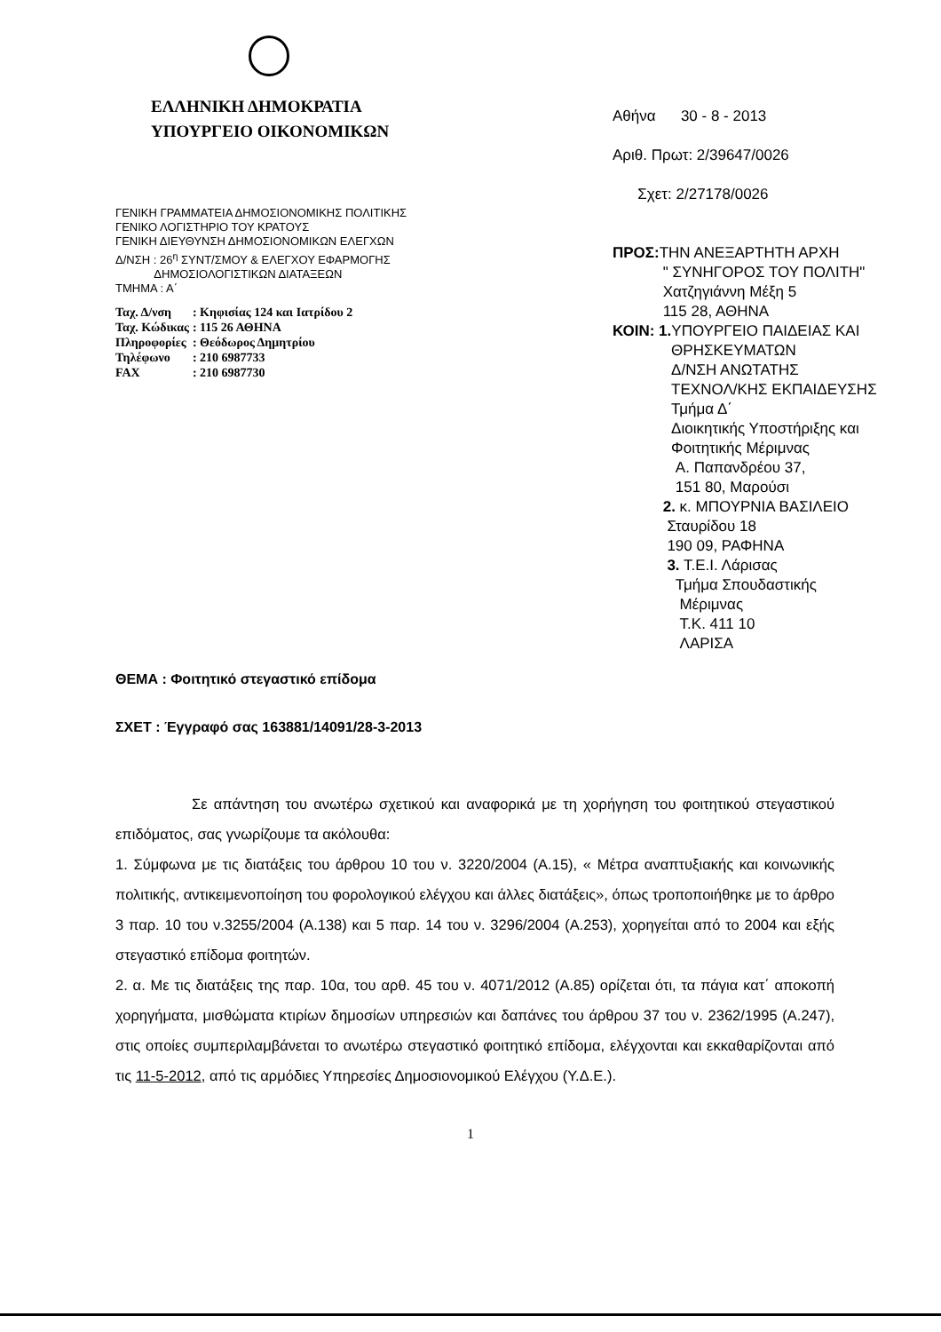ΕΛΛΗΝΙΚΗ ΔΗΜΟΚΡΑΤΙΑ
ΥΠΟΥΡΓΕΙΟ ΟΙΚΟΝΟΜΙΚΩΝ
ΓΕΝΙΚΗ ΓΡΑΜΜΑΤΕΙΑ ΔΗΜΟΣΙΟΝΟΜΙΚΗΣ ΠΟΛΙΤΙΚΗΣ
ΓΕΝΙΚΟ ΛΟΓΙΣΤΗΡΙΟ ΤΟΥ ΚΡΑΤΟΥΣ
ΓΕΝΙΚΗ ΔΙΕΥΘΥΝΣΗ ΔΗΜΟΣΙΟΝΟΜΙΚΩΝ ΕΛΕΓΧΩΝ
Δ/ΝΣΗ : 26<sup>η</sup> ΣΥΝΤ/ΣΜΟΥ & ΕΛΕΓΧΟΥ ΕΦΑΡΜΟΓΗΣ
ΔΗΜΟΣΙΟΛΟΓΙΣΤΙΚΩΝ ΔΙΑΤΑΞΕΩΝ
ΤΜΗΜΑ : Α΄
| Ταχ. Δ/νση | : Κηφισίας 124 και Ιατρίδου 2 |
| Ταχ. Κώδικας | : 115 26 ΑΘΗΝΑ |
| Πληροφορίες | : Θεόδωρος Δημητρίου |
| Τηλέφωνο | : 210 6987733 |
| FAX | : 210 6987730 |
Αθήνα 30 - 8 - 2013
Αριθ. Πρωτ: 2/39647/0026
Σχετ: 2/27178/0026
ΠΡΟΣ: ΤΗΝ ΑΝΕΞΑΡΤΗΤΗ ΑΡΧΗ
" ΣΥΝΗΓΟΡΟΣ ΤΟΥ ΠΟΛΙΤΗ"
Χατζηγιάννη Μέξη 5
115 28, ΑΘΗΝΑ
ΚΟΙΝ: 1. ΥΠΟΥΡΓΕΙΟ ΠΑΙΔΕΙΑΣ ΚΑΙ
ΘΡΗΣΚΕΥΜΑΤΩΝ
Δ/ΝΣΗ ΑΝΩΤΑΤΗΣ
ΤΕΧΝΟΛ/ΚΗΣ ΕΚΠΑΙΔΕΥΣΗΣ
Τμήμα Δ΄
Διοικητικής Υποστήριξης και
Φοιτητικής Μέριμνας
Α. Παπανδρέου 37,
151 80, Μαρούσι
2. κ. ΜΠΟΥΡΝΙΑ ΒΑΣΙΛΕΙΟ
Σταυρίδου 18
190 09, ΡΑΦΗΝΑ
3. Τ.Ε.Ι. Λάρισας
Τμήμα Σπουδαστικής
Μέριμνας
Τ.Κ. 411 10
ΛΑΡΙΣΑ
ΘΕΜΑ : Φοιτητικό στεγαστικό επίδομα
ΣΧΕΤ : Έγγραφό σας 163881/14091/28-3-2013
Σε απάντηση του ανωτέρω σχετικού και αναφορικά με τη χορήγηση του φοιτητικού στεγαστικού επιδόματος, σας γνωρίζουμε τα ακόλουθα:
1. Σύμφωνα με τις διατάξεις του άρθρου 10 του ν. 3220/2004 (Α.15), « Μέτρα αναπτυξιακής και κοινωνικής πολιτικής, αντικειμενοποίηση του φορολογικού ελέγχου και άλλες διατάξεις», όπως τροποποιήθηκε με το άρθρο 3 παρ. 10 του ν.3255/2004 (Α.138) και 5 παρ. 14 του ν. 3296/2004 (Α.253), χορηγείται από το 2004 και εξής στεγαστικό επίδομα φοιτητών.
2. α. Με τις διατάξεις της παρ. 10α, του αρθ. 45 του ν. 4071/2012 (Α.85) ορίζεται ότι, τα πάγια κατ΄ αποκοπή χορηγήματα, μισθώματα κτιρίων δημοσίων υπηρεσιών και δαπάνες του άρθρου 37 του ν. 2362/1995 (Α.247), στις οποίες συμπεριλαμβάνεται το ανωτέρω στεγαστικό φοιτητικό επίδομα, ελέγχονται και εκκαθαρίζονται από τις 11-5-2012, από τις αρμόδιες Υπηρεσίες Δημοσιονομικού Ελέγχου (Υ.Δ.Ε.).
1